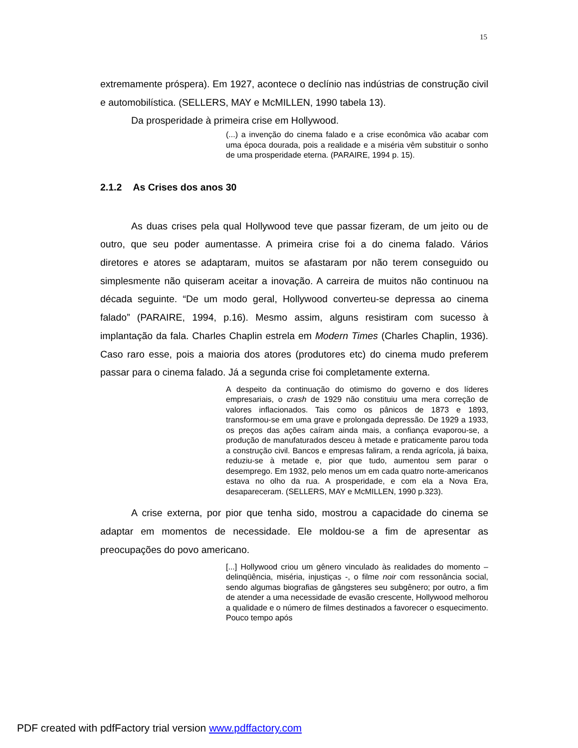15
extremamente próspera). Em 1927, acontece o declínio nas indústrias de construção civil e automobilística. (SELLERS, MAY e McMILLEN, 1990 tabela 13).
Da prosperidade à primeira crise em Hollywood.
(...) a invenção do cinema falado e a crise econômica vão acabar com uma época dourada, pois a realidade e a miséria vêm substituir o sonho de uma prosperidade eterna. (PARAIRE, 1994 p. 15).
2.1.2 As Crises dos anos 30
As duas crises pela qual Hollywood teve que passar fizeram, de um jeito ou de outro, que seu poder aumentasse. A primeira crise foi a do cinema falado. Vários diretores e atores se adaptaram, muitos se afastaram por não terem conseguido ou simplesmente não quiseram aceitar a inovação. A carreira de muitos não continuou na década seguinte. “De um modo geral, Hollywood converteu-se depressa ao cinema falado” (PARAIRE, 1994, p.16). Mesmo assim, alguns resistiram com sucesso à implantação da fala. Charles Chaplin estrela em Modern Times (Charles Chaplin, 1936). Caso raro esse, pois a maioria dos atores (produtores etc) do cinema mudo preferem passar para o cinema falado. Já a segunda crise foi completamente externa.
A despeito da continuação do otimismo do governo e dos líderes empresariais, o crash de 1929 não constituiu uma mera correção de valores inflacionados. Tais como os pânicos de 1873 e 1893, transformou-se em uma grave e prolongada depressão. De 1929 a 1933, os preços das ações caíram ainda mais, a confiança evaporou-se, a produção de manufaturados desceu à metade e praticamente parou toda a construção civil. Bancos e empresas faliram, a renda agrícola, já baixa, reduziu-se à metade e, pior que tudo, aumentou sem parar o desemprego. Em 1932, pelo menos um em cada quatro norte-americanos estava no olho da rua. A prosperidade, e com ela a Nova Era, desapareceram. (SELLERS, MAY e McMILLEN, 1990 p.323).
A crise externa, por pior que tenha sido, mostrou a capacidade do cinema se adaptar em momentos de necessidade. Ele moldou-se a fim de apresentar as preocupações do povo americano.
[...] Hollywood criou um gênero vinculado às realidades do momento – delinqüência, miséria, injustiças -, o filme noir com ressonância social, sendo algumas biografias de gângsteres seu subgênero; por outro, a fim de atender a uma necessidade de evasão crescente, Hollywood melhorou a qualidade e o número de filmes destinados a favorecer o esquecimento. Pouco tempo após
PDF created with pdfFactory trial version www.pdffactory.com